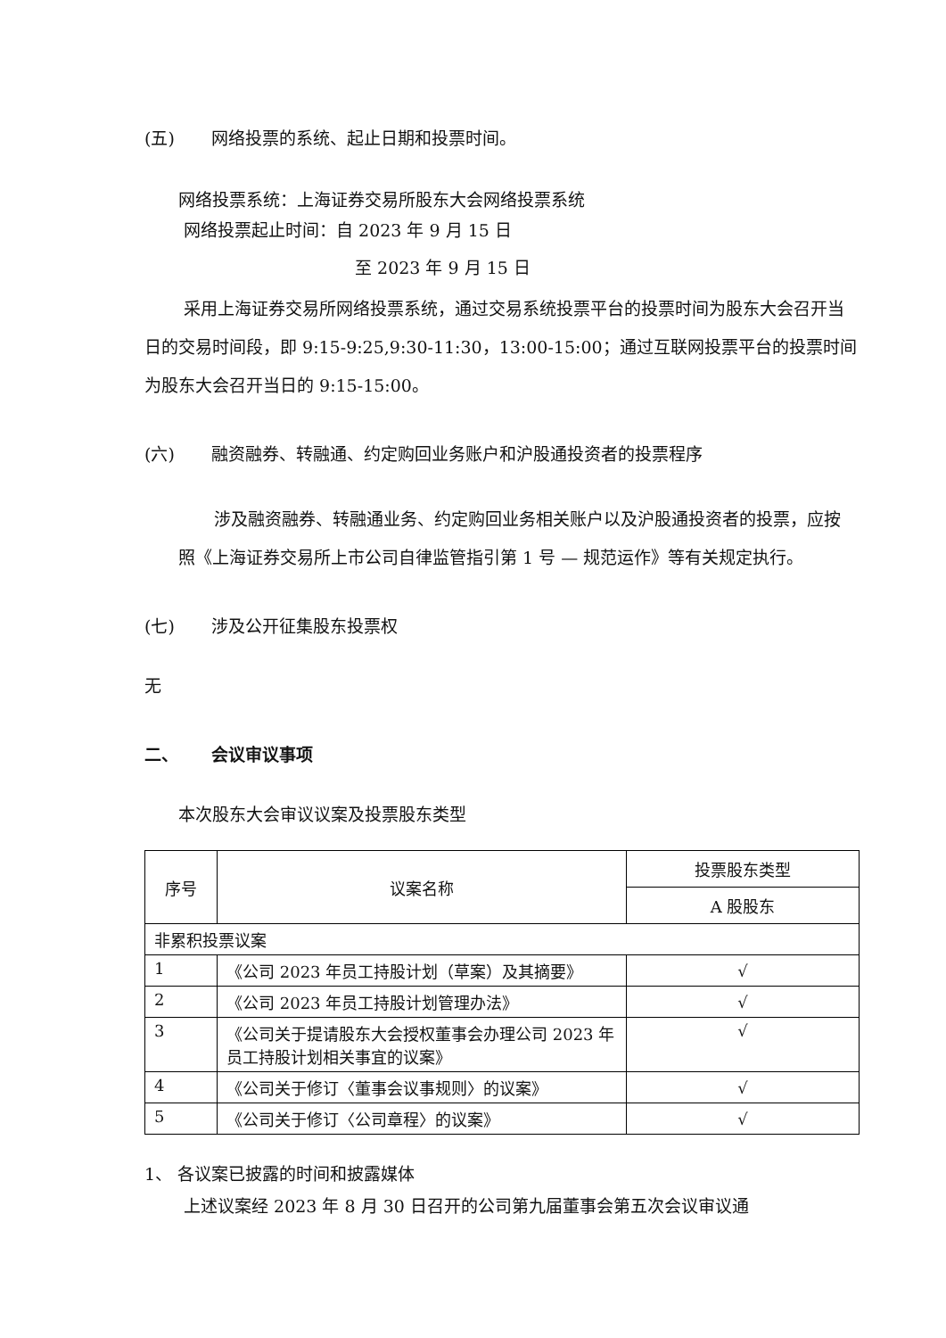(五) 网络投票的系统、起止日期和投票时间。
网络投票系统：上海证券交易所股东大会网络投票系统
网络投票起止时间：自 2023 年 9 月 15 日
至 2023 年 9 月 15 日
采用上海证券交易所网络投票系统，通过交易系统投票平台的投票时间为股东大会召开当日的交易时间段，即 9:15-9:25,9:30-11:30，13:00-15:00；通过互联网投票平台的投票时间为股东大会召开当日的 9:15-15:00。
(六) 融资融券、转融通、约定购回业务账户和沪股通投资者的投票程序
涉及融资融券、转融通业务、约定购回业务相关账户以及沪股通投资者的投票，应按照《上海证券交易所上市公司自律监管指引第 1 号 — 规范运作》等有关规定执行。
(七) 涉及公开征集股东投票权
无
二、 会议审议事项
本次股东大会审议议案及投票股东类型
| 序号 | 议案名称 | 投票股东类型 |
| --- | --- | --- |
| | | A 股股东 |
| 非累积投票议案 | | |
| 1 | 《公司 2023 年员工持股计划（草案）及其摘要》 | √ |
| 2 | 《公司 2023 年员工持股计划管理办法》 | √ |
| 3 | 《公司关于提请股东大会授权董事会办理公司 2023 年员工持股计划相关事宜的议案》 | √ |
| 4 | 《公司关于修订〈董事会议事规则〉的议案》 | √ |
| 5 | 《公司关于修订〈公司章程〉的议案》 | √ |
1、 各议案已披露的时间和披露媒体
上述议案经 2023 年 8 月 30 日召开的公司第九届董事会第五次会议审议通